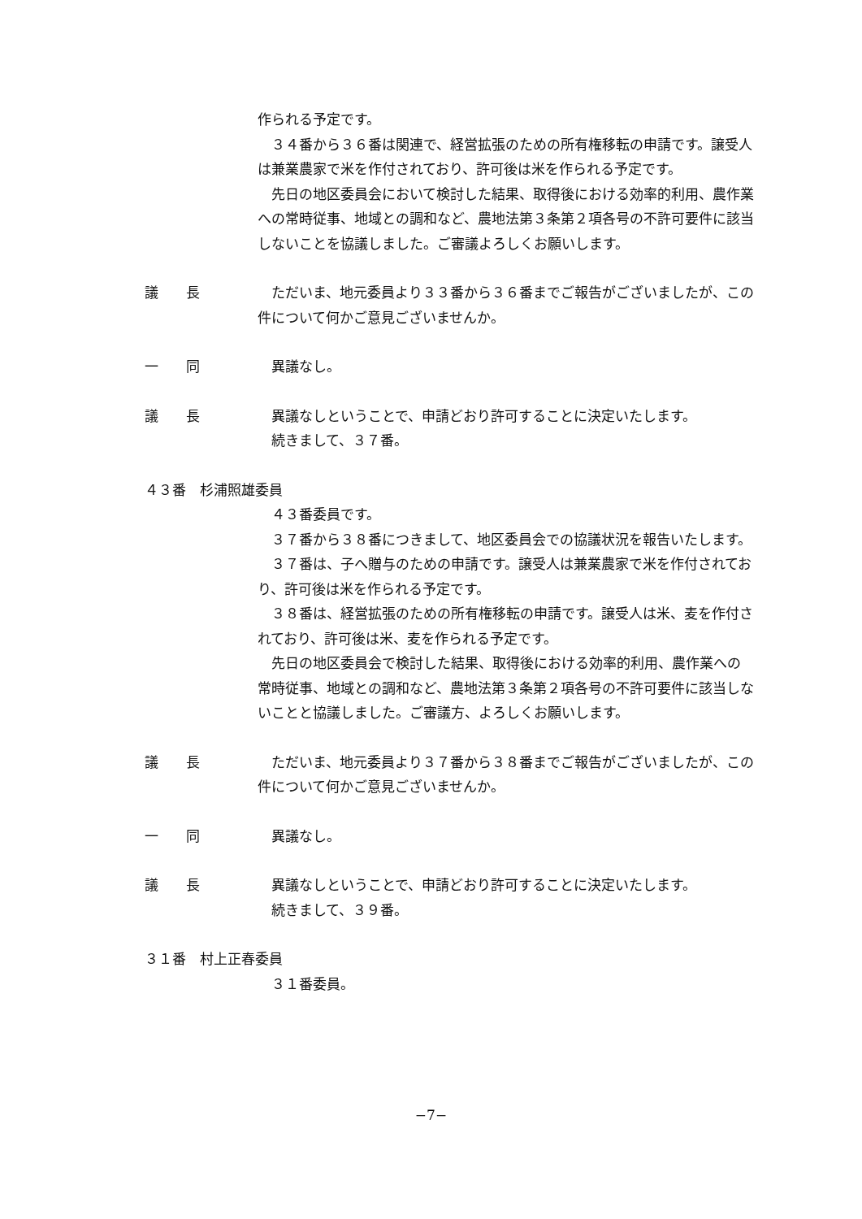作られる予定です。
３４番から３６番は関連で、経営拡張のための所有権移転の申請です。譲受人は兼業農家で米を作付されており、許可後は米を作られる予定です。
先日の地区委員会において検討した結果、取得後における効率的利用、農作業への常時従事、地域との調和など、農地法第３条第２項各号の不許可要件に該当しないことを協議しました。ご審議よろしくお願いします。
議　　長 ただいま、地元委員より３３番から３６番までご報告がございましたが、この件について何かご意見ございませんか。
一　　同 異議なし。
議　　長 異議なしということで、申請どおり許可することに決定いたします。
続きまして、３７番。
４３番　杉浦照雄委員
４３番委員です。
３７番から３８番につきまして、地区委員会での協議状況を報告いたします。
３７番は、子へ贈与のための申請です。譲受人は兼業農家で米を作付されており、許可後は米を作られる予定です。
３８番は、経営拡張のための所有権移転の申請です。譲受人は米、麦を作付されており、許可後は米、麦を作られる予定です。
先日の地区委員会で検討した結果、取得後における効率的利用、農作業への常時従事、地域との調和など、農地法第３条第２項各号の不許可要件に該当しないことと協議しました。ご審議方、よろしくお願いします。
議　　長 ただいま、地元委員より３７番から３８番までご報告がございましたが、この件について何かご意見ございませんか。
一　　同 異議なし。
議　　長 異議なしということで、申請どおり許可することに決定いたします。
続きまして、３９番。
３１番　村上正春委員
３１番委員。
−7−